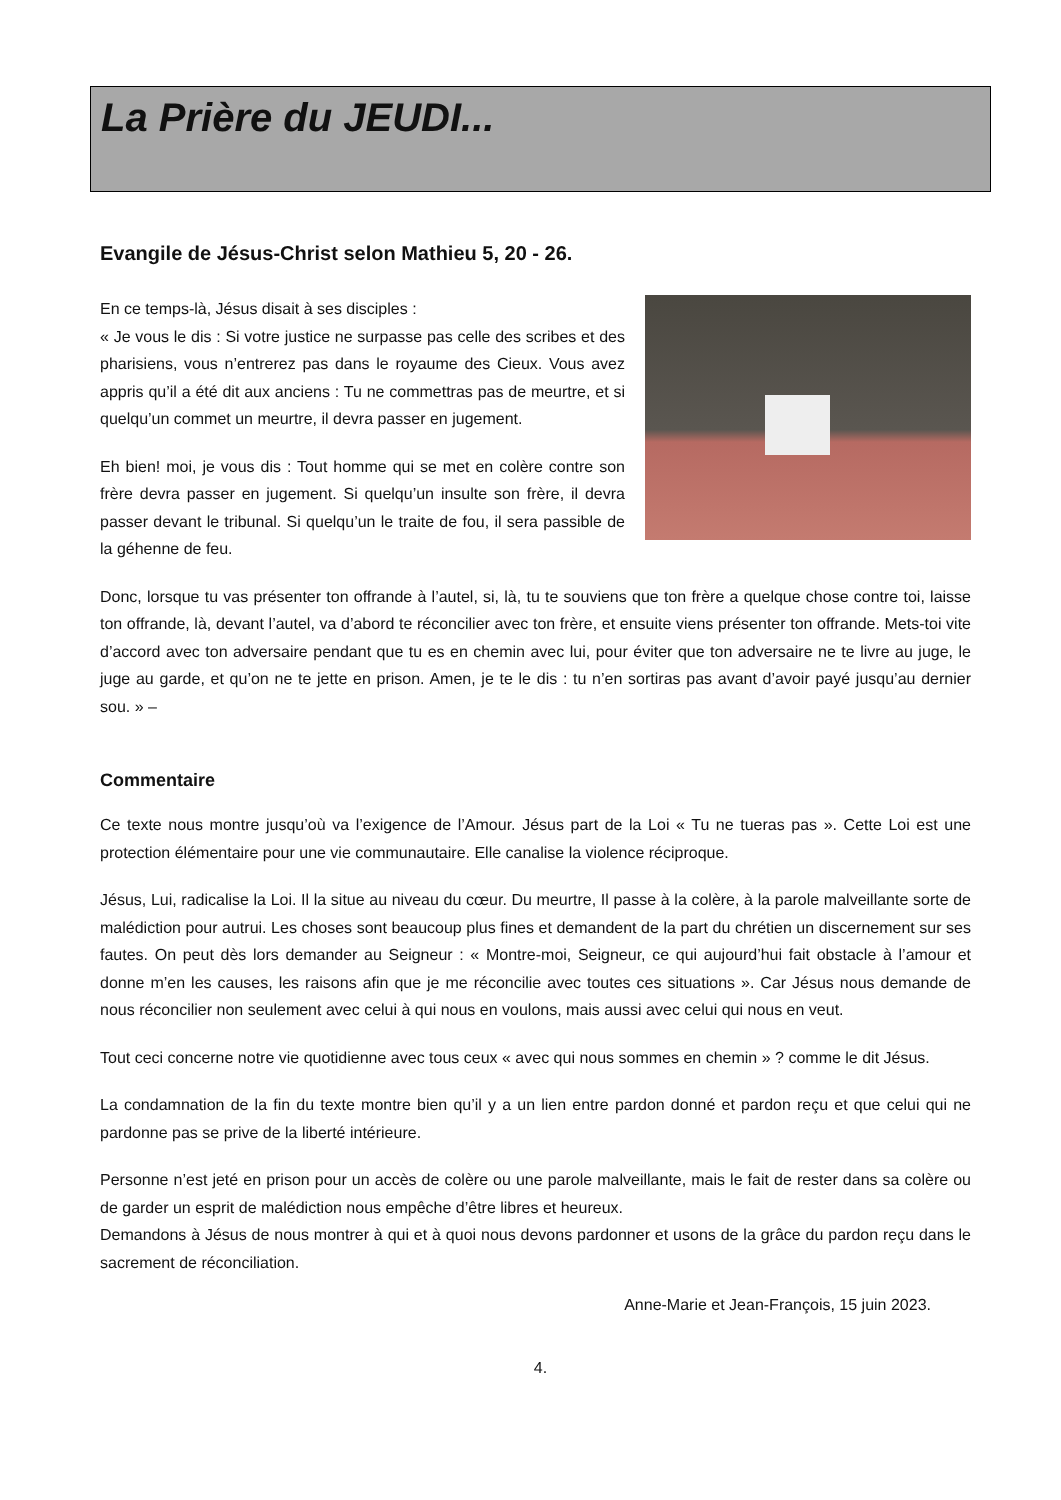La Prière du JEUDI...
Evangile de Jésus-Christ selon Mathieu 5, 20 - 26.
En ce temps-là, Jésus disait à ses disciples :
« Je vous le dis : Si votre justice ne surpasse pas celle des scribes et des pharisiens, vous n’entrerez pas dans le royaume des Cieux. Vous avez appris qu’il a été dit aux anciens : Tu ne commettras pas de meurtre, et si quelqu’un commet un meurtre, il devra passer en jugement.
Eh bien! moi, je vous dis : Tout homme qui se met en colère contre son frère devra passer en jugement. Si quelqu’un insulte son frère, il devra passer devant le tribunal. Si quelqu’un le traite de fou, il sera passible de la géhenne de feu.
Donc, lorsque tu vas présenter ton offrande à l’autel, si, là, tu te souviens que ton frère a quelque chose contre toi, laisse ton offrande, là, devant l’autel, va d’abord te réconcilier avec ton frère, et ensuite viens présenter ton offrande. Mets-toi vite d’accord avec ton adversaire pendant que tu es en chemin avec lui, pour éviter que ton adversaire ne te livre au juge, le juge au garde, et qu’on ne te jette en prison. Amen, je te le dis : tu n’en sortiras pas avant d’avoir payé jusqu’au dernier sou. » –
Commentaire
Ce texte nous montre jusqu’où va l’exigence de l’Amour. Jésus part de la Loi « Tu ne tueras pas ». Cette Loi est une protection élémentaire pour une vie communautaire. Elle canalise la violence réciproque.
Jésus, Lui, radicalise la Loi. Il la situe au niveau du cœur. Du meurtre, Il passe à la colère, à la parole malveillante sorte de malédiction pour autrui. Les choses sont beaucoup plus fines et demandent de la part du chrétien un discernement sur ses fautes. On peut dès lors demander au Seigneur : « Montre-moi, Seigneur, ce qui aujourd’hui fait obstacle à l’amour et donne m’en les causes, les raisons afin que je me réconcilie avec toutes ces situations ». Car Jésus nous demande de nous réconcilier non seulement avec celui à qui nous en voulons, mais aussi avec celui qui nous en veut.
Tout ceci concerne notre vie quotidienne avec tous ceux « avec qui nous sommes en chemin » ? comme le dit Jésus.
La condamnation de la fin du texte montre bien qu’il y a un lien entre pardon donné et pardon reçu et que celui qui ne pardonne pas se prive de la liberté intérieure.
Personne n’est jeté en prison pour un accès de colère ou une parole malveillante, mais le fait de rester dans sa colère ou de garder un esprit de malédiction nous empêche d’être libres et heureux.
Demandons à Jésus de nous montrer à qui et à quoi nous devons pardonner et usons de la grâce du pardon reçu dans le sacrement de réconciliation.
Anne-Marie et Jean-François, 15 juin 2023.
4.